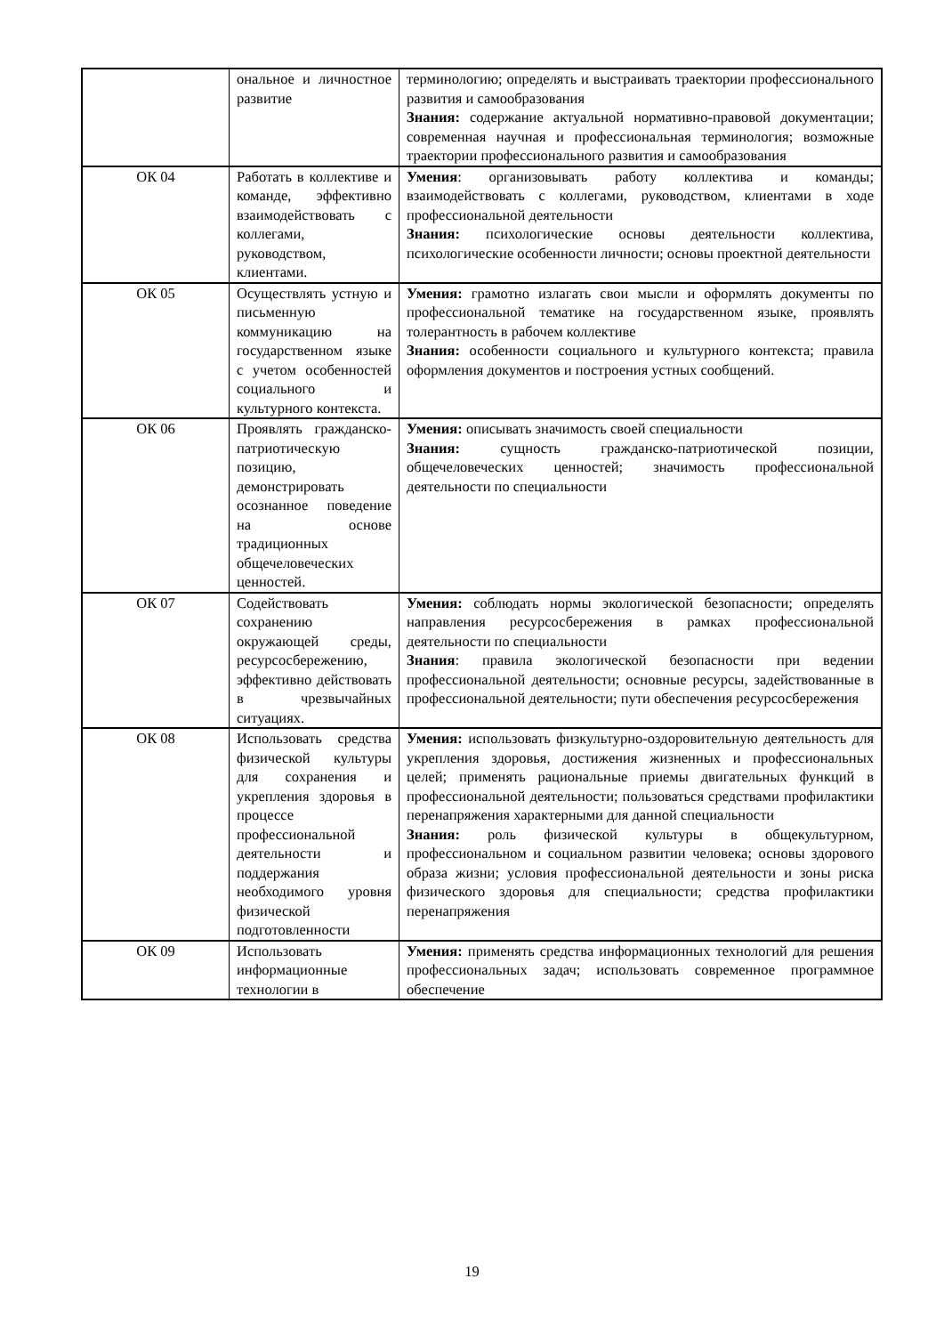| | ональное и личностное развитие | терминологию; определять и выстраивать траектории профессионального развития и самообразования Знания: содержание актуальной нормативно-правовой документации; современная научная и профессиональная терминология; возможные траектории профессионального развития и самообразования |
| ОК 04 | Работать в коллективе и команде, эффективно взаимодействовать с коллегами, руководством, клиентами. | Умения : организовывать работу коллектива и команды; взаимодействовать с коллегами, руководством, клиентами в ходе профессиональной деятельности Знания: психологические основы деятельности коллектива, психологические особенности личности; основы проектной деятельности |
| ОК 05 | Осуществлять устную и письменную коммуникацию на государственном языке с учетом особенностей социального и культурного контекста. | Умения: грамотно излагать свои мысли и оформлять документы по профессиональной тематике на государственном языке, проявлять толерантность в рабочем коллективе Знания: особенности социального и культурного контекста; правила оформления документов и построения устных сообщений. |
| ОК 06 | Проявлять гражданско-патриотическую позицию, демонстрировать осознанное поведение на основе традиционных общечеловеческих ценностей. | Умения: описывать значимость своей специальности Знания: сущность гражданско-патриотической позиции, общечеловеческих ценностей; значимость профессиональной деятельности по специальности |
| ОК 07 | Содействовать сохранению окружающей среды, ресурсосбережению, эффективно действовать в чрезвычайных ситуациях. | Умения: соблюдать нормы экологической безопасности; определять направления ресурсосбережения в рамках профессиональной деятельности по специальности Знания : правила экологической безопасности при ведении профессиональной деятельности; основные ресурсы, задействованные в профессиональной деятельности; пути обеспечения ресурсосбережения |
| ОК 08 | Использовать средства физической культуры для сохранения и укрепления здоровья в процессе профессиональной деятельности и поддержания необходимого уровня физической подготовленности | Умения: использовать физкультурно-оздоровительную деятельность для укрепления здоровья, достижения жизненных и профессиональных целей; применять рациональные приемы двигательных функций в профессиональной деятельности; пользоваться средствами профилактики перенапряжения характерными для данной специальности Знания: роль физической культуры в общекультурном, профессиональном и социальном развитии человека; основы здорового образа жизни; условия профессиональной деятельности и зоны риска физического здоровья для специальности; средства профилактики перенапряжения |
| ОК 09 | Использовать информационные технологии в | Умения: применять средства информационных технологий для решения профессиональных задач; использовать современное программное обеспечение |
19